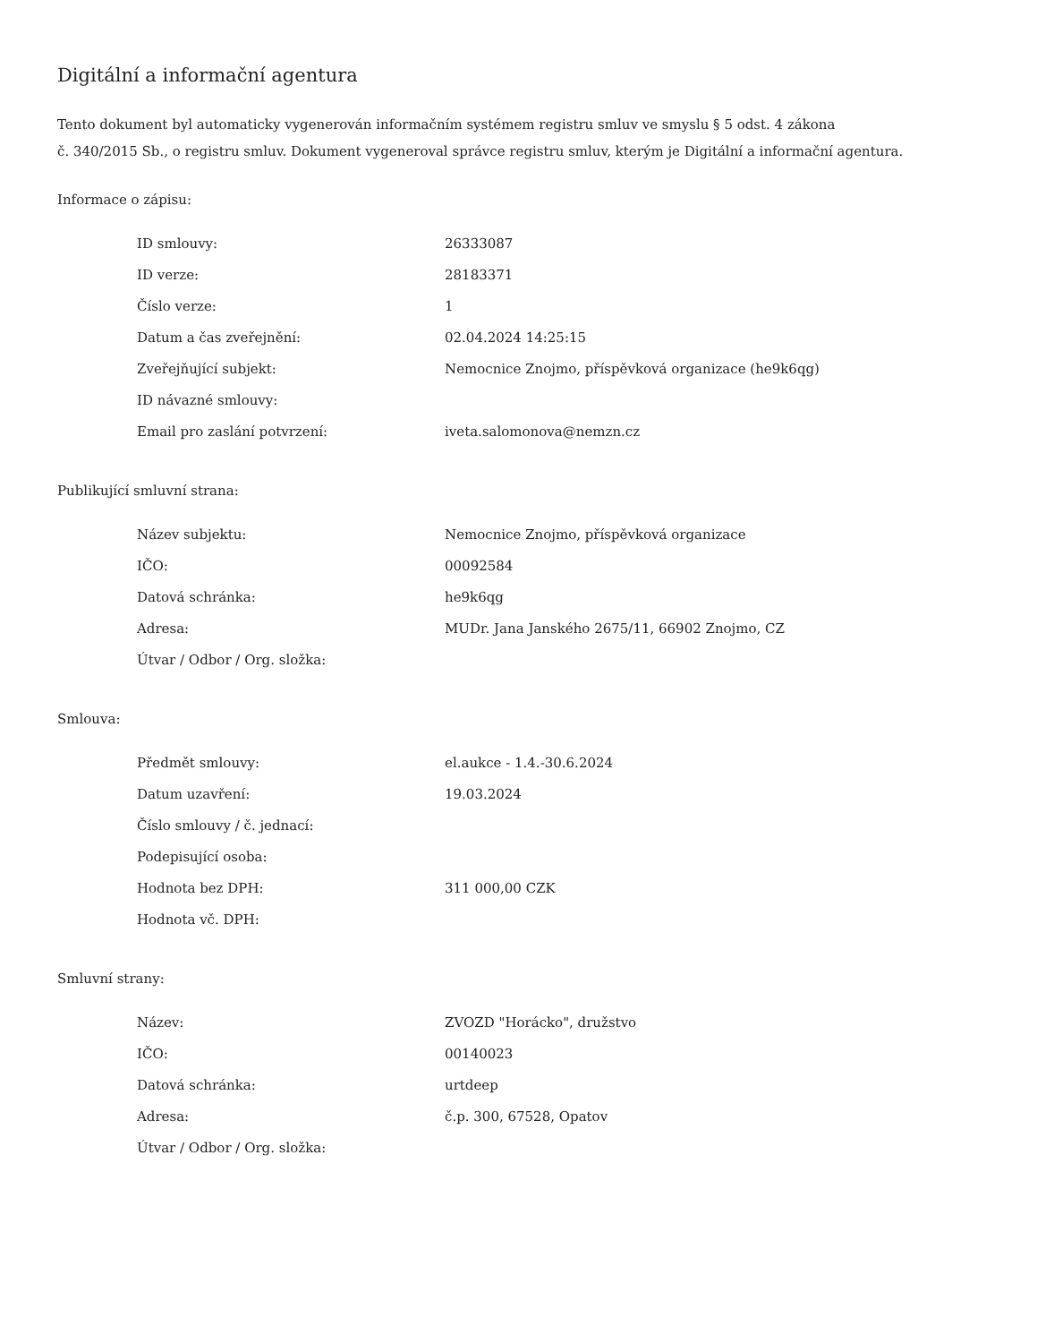Digitální a informační agentura
Tento dokument byl automaticky vygenerován informačním systémem registru smluv ve smyslu § 5 odst. 4 zákona
č. 340/2015 Sb., o registru smluv. Dokument vygeneroval správce registru smluv, kterým je Digitální a informační agentura.
Informace o zápisu:
| ID smlouvy: | 26333087 |
| ID verze: | 28183371 |
| Číslo verze: | 1 |
| Datum a čas zveřejnění: | 02.04.2024 14:25:15 |
| Zveřejňující subjekt: | Nemocnice Znojmo, příspěvková organizace (he9k6qg) |
| ID návazné smlouvy: | |
| Email pro zaslání potvrzení: | iveta.salomonova@nemzn.cz |
Publikující smluvní strana:
| Název subjektu: | Nemocnice Znojmo, příspěvková organizace |
| IČO: | 00092584 |
| Datová schránka: | he9k6qg |
| Adresa: | MUDr. Jana Janského 2675/11, 66902 Znojmo, CZ |
| Útvar / Odbor / Org. složka: | |
Smlouva:
| Předmět smlouvy: | el.aukce - 1.4.-30.6.2024 |
| Datum uzavření: | 19.03.2024 |
| Číslo smlouvy / č. jednací: | |
| Podepisující osoba: | |
| Hodnota bez DPH: | 311 000,00 CZK |
| Hodnota vč. DPH: | |
Smluvní strany:
| Název: | ZVOZD "Horácko", družstvo |
| IČO: | 00140023 |
| Datová schránka: | urtdeep |
| Adresa: | č.p. 300, 67528, Opatov |
| Útvar / Odbor / Org. složka: | |